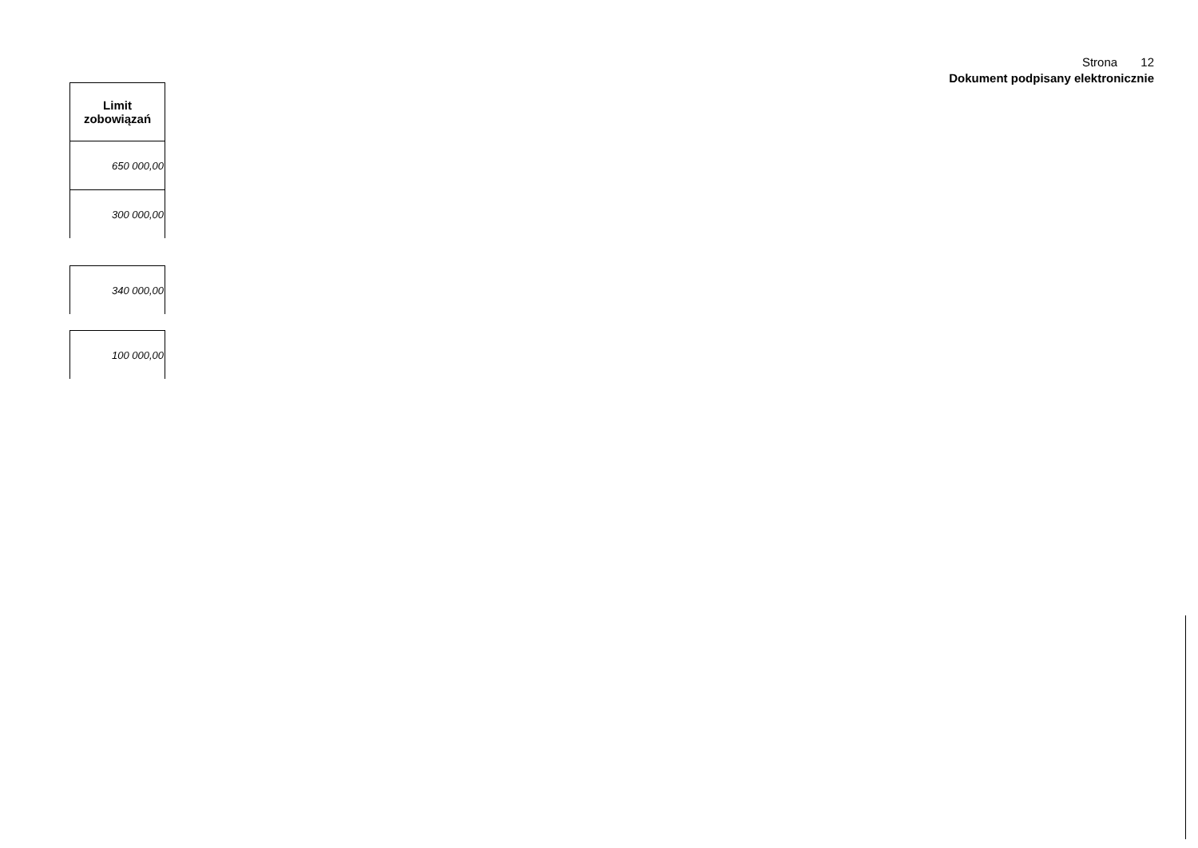Strona 12
Dokument podpisany elektronicznie
| Limit zobowiązań |
| --- |
| 650 000,00 |
| 300 000,00 |
| 340 000,00 |
| 100 000,00 |